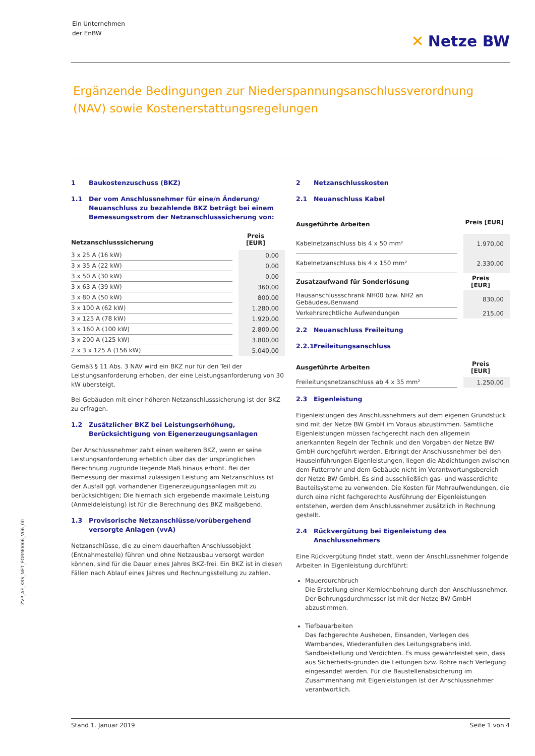Ein Unternehmen
der EnBW
✕ Netze BW
Ergänzende Bedingungen zur Niederspannungsanschlussverordnung (NAV) sowie Kostenerstattungsregelungen
1 Baukostenzuschuss (BKZ)
1.1 Der vom Anschlussnehmer für eine/n Änderung/ Neuanschluss zu bezahlende BKZ beträgt bei einem Bemessungsstrom der Netzanschlusssicherung von:
| Netzanschlusssicherung | Preis [EUR] |
| --- | --- |
| 3 x 25 A (16 kW) | 0,00 |
| 3 x 35 A (22 kW) | 0,00 |
| 3 x 50 A (30 kW) | 0,00 |
| 3 x 63 A (39 kW) | 360,00 |
| 3 x 80 A (50 kW) | 800,00 |
| 3 x 100 A (62 kW) | 1.280,00 |
| 3 x 125 A (78 kW) | 1.920,00 |
| 3 x 160 A (100 kW) | 2.800,00 |
| 3 x 200 A (125 kW) | 3.800,00 |
| 2 x 3 x 125 A (156 kW) | 5.040,00 |
Gemäß § 11 Abs. 3 NAV wird ein BKZ nur für den Teil der Leistungsanforderung erhoben, der eine Leistungsanforderung von 30 kW übersteigt.
Bei Gebäuden mit einer höheren Netzanschlusssicherung ist der BKZ zu erfragen.
1.2 Zusätzlicher BKZ bei Leistungserhöhung, Berücksichtigung von Eigenerzeugungsanlagen
Der Anschlussnehmer zahlt einen weiteren BKZ, wenn er seine Leistungsanforderung erheblich über das der ursprünglichen Berechnung zugrunde liegende Maß hinaus erhöht. Bei der Bemessung der maximal zulässigen Leistung am Netzanschluss ist der Ausfall ggf. vorhandener Eigenerzeugungsanlagen mit zu berücksichtigen; Die hiernach sich ergebende maximale Leistung (Anmeldeleistung) ist für die Berechnung des BKZ maßgebend.
1.3 Provisorische Netzanschlüsse/vorübergehend versorgte Anlagen (vvA)
Netzanschlüsse, die zu einem dauerhaften Anschlussobjekt (Entnahmestelle) führen und ohne Netzausbau versorgt werden können, sind für die Dauer eines Jahres BKZ-frei. Ein BKZ ist in diesen Fällen nach Ablauf eines Jahres und Rechnungsstellung zu zahlen.
2 Netzanschlusskosten
2.1 Neuanschluss Kabel
| Ausgeführte Arbeiten | Preis [EUR] |
| --- | --- |
| Kabelnetzanschluss bis 4 x 50 mm² | 1.970,00 |
| Kabelnetzanschluss bis 4 x 150 mm² | 2.330,00 |
| Zusatzaufwand für Sonderlösung | Preis [EUR] |
| Hausanschlussschrank NH00 bzw. NH2 an Gebäudeaußenwand | 830,00 |
| Verkehrsrechtliche Aufwendungen | 215,00 |
2.2 Neuanschluss Freileitung
2.2.1 Freileitungsanschluss
| Ausgeführte Arbeiten | Preis [EUR] |
| --- | --- |
| Freileitungsnetzanschluss ab 4 x 35 mm² | 1.250,00 |
2.3 Eigenleistung
Eigenleistungen des Anschlussnehmers auf dem eigenen Grundstück sind mit der Netze BW GmbH im Voraus abzustimmen. Sämtliche Eigenleistungen müssen fachgerecht nach den allgemein anerkannten Regeln der Technik und den Vorgaben der Netze BW GmbH durchgeführt werden. Erbringt der Anschlussnehmer bei den Hauseinführungen Eigenleistungen, liegen die Abdichtungen zwischen dem Futterrohr und dem Gebäude nicht im Verantwortungsbereich der Netze BW GmbH. Es sind ausschließlich gas- und wasserdichte Bauteilsysteme zu verwenden. Die Kosten für Mehraufwendungen, die durch eine nicht fachgerechte Ausführung der Eigenleistungen entstehen, werden dem Anschlussnehmer zusätzlich in Rechnung gestellt.
2.4 Rückvergütung bei Eigenleistung des Anschlussnehmers
Eine Rückvergütung findet statt, wenn der Anschlussnehmer folgende Arbeiten in Eigenleistung durchführt:
Mauerdurchbruch
Die Erstellung einer Kernlochbohrung durch den Anschlussnehmer. Der Bohrungsdurchmesser ist mit der Netze BW GmbH abzustimmen.
Tiefbauarbeiten
Das fachgerechte Ausheben, Einsanden, Verlegen des Warnbandes, Wiederanfüllen des Leitungsgrabens inkl. Sandbeistellung und Verdichten. Es muss gewährleistet sein, dass aus Sicherheits-gründen die Leitungen bzw. Rohre nach Verlegung eingesandet werden. Für die Baustellenabsicherung im Zusammenhang mit Eigenleistungen ist der Anschlussnehmer verantwortlich.
ZVP_AF_KRS_NET_FORM0006_V06_00
Stand 1. Januar 2019 Seite 1 von 4